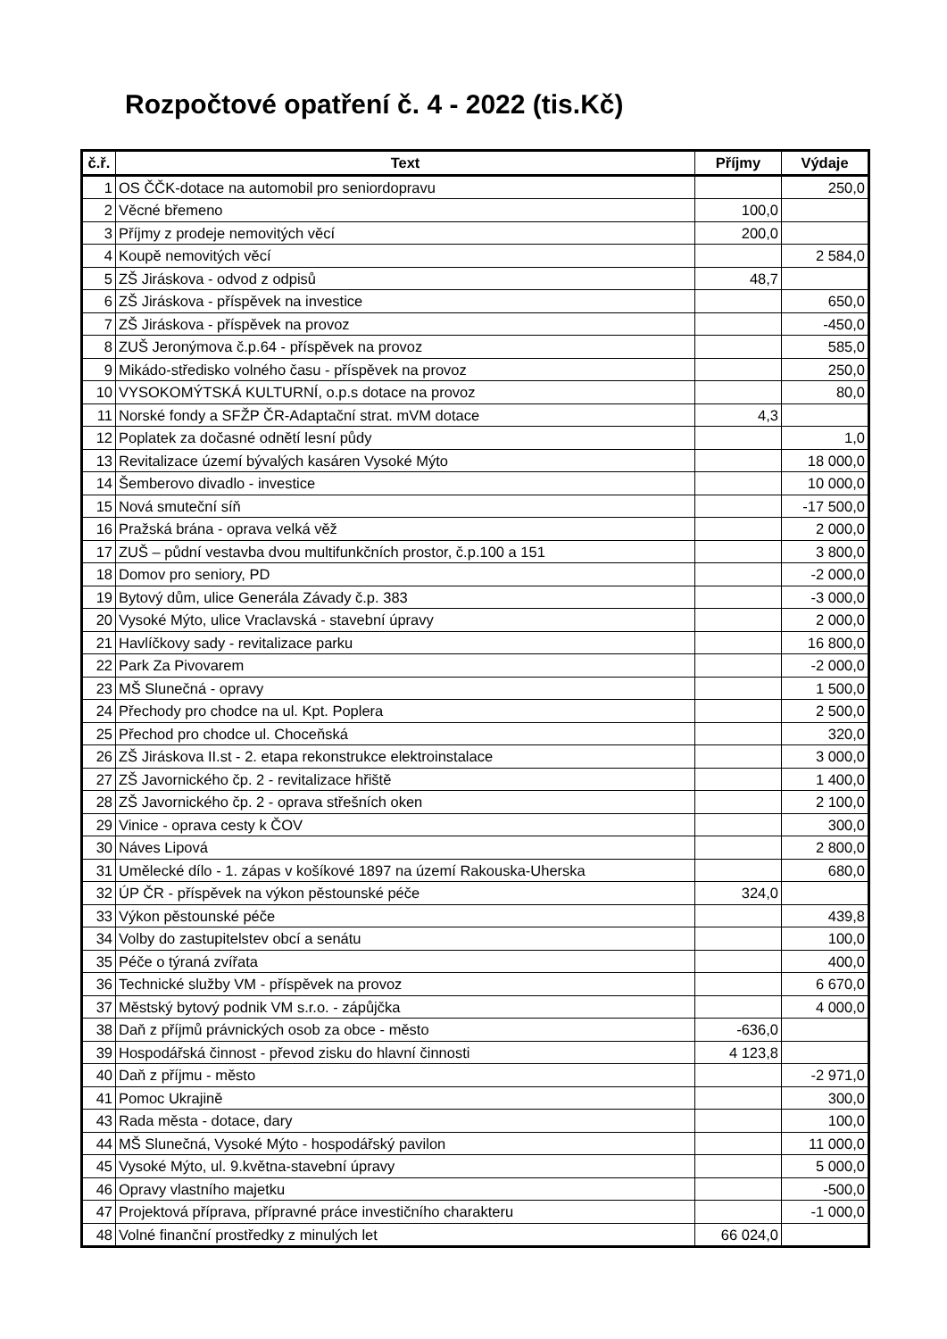Rozpočtové opatření č. 4 - 2022 (tis.Kč)
| č.ř. | Text | Příjmy | Výdaje |
| --- | --- | --- | --- |
| 1 | OS ČČK-dotace na automobil pro seniordopravu | | 250,0 |
| 2 | Věcné břemeno | 100,0 | |
| 3 | Příjmy z prodeje nemovitých věcí | 200,0 | |
| 4 | Koupě nemovitých věcí | | 2 584,0 |
| 5 | ZŠ Jiráskova - odvod z odpisů | 48,7 | |
| 6 | ZŠ Jiráskova - příspěvek na investice | | 650,0 |
| 7 | ZŠ Jiráskova - příspěvek na provoz | | -450,0 |
| 8 | ZUŠ Jeronýmova č.p.64 - příspěvek na provoz | | 585,0 |
| 9 | Mikádo-středisko volného času - příspěvek na provoz | | 250,0 |
| 10 | VYSOKOMÝTSKÁ KULTURNÍ, o.p.s dotace na provoz | | 80,0 |
| 11 | Norské fondy a SFŽP ČR-Adaptační strat. mVM dotace | 4,3 | |
| 12 | Poplatek za dočasné odnětí lesní půdy | | 1,0 |
| 13 | Revitalizace území bývalých kasáren Vysoké Mýto | | 18 000,0 |
| 14 | Šemberovo divadlo - investice | | 10 000,0 |
| 15 | Nová smuteční síň | | -17 500,0 |
| 16 | Pražská brána - oprava velká věž | | 2 000,0 |
| 17 | ZUŠ – půdní vestavba dvou multifunkčních prostor, č.p.100 a 151 | | 3 800,0 |
| 18 | Domov pro seniory, PD | | -2 000,0 |
| 19 | Bytový dům, ulice Generála Závady č.p. 383 | | -3 000,0 |
| 20 | Vysoké Mýto, ulice Vraclavská - stavební úpravy | | 2 000,0 |
| 21 | Havlíčkovy sady - revitalizace parku | | 16 800,0 |
| 22 | Park Za Pivovarem | | -2 000,0 |
| 23 | MŠ Slunečná - opravy | | 1 500,0 |
| 24 | Přechody pro chodce na ul. Kpt. Poplera | | 2 500,0 |
| 25 | Přechod pro chodce ul. Choceňská | | 320,0 |
| 26 | ZŠ Jiráskova II.st - 2. etapa rekonstrukce elektroinstalace | | 3 000,0 |
| 27 | ZŠ Javornického čp. 2 - revitalizace hřiště | | 1 400,0 |
| 28 | ZŠ Javornického čp. 2 - oprava střešních oken | | 2 100,0 |
| 29 | Vinice - oprava cesty k ČOV | | 300,0 |
| 30 | Náves Lipová | | 2 800,0 |
| 31 | Umělecké dílo - 1. zápas v košíkové 1897 na území Rakouska-Uherska | | 680,0 |
| 32 | ÚP ČR - příspěvek na výkon pěstounské péče | 324,0 | |
| 33 | Výkon pěstounské péče | | 439,8 |
| 34 | Volby do zastupitelstev obcí a senátu | | 100,0 |
| 35 | Péče o týraná zvířata | | 400,0 |
| 36 | Technické služby VM - příspěvek na provoz | | 6 670,0 |
| 37 | Městský bytový podnik VM s.r.o. - zápůjčka | | 4 000,0 |
| 38 | Daň z příjmů právnických osob za obce - město | -636,0 | |
| 39 | Hospodářská činnost - převod zisku do hlavní činnosti | 4 123,8 | |
| 40 | Daň z příjmu - město | | -2 971,0 |
| 41 | Pomoc Ukrajině | | 300,0 |
| 43 | Rada města - dotace, dary | | 100,0 |
| 44 | MŠ Slunečná, Vysoké Mýto - hospodářský pavilon | | 11 000,0 |
| 45 | Vysoké Mýto, ul. 9.května-stavební úpravy | | 5 000,0 |
| 46 | Opravy vlastního majetku | | -500,0 |
| 47 | Projektová příprava, přípravné práce investičního charakteru | | -1 000,0 |
| 48 | Volné finanční prostředky z minulých let | 66 024,0 | |